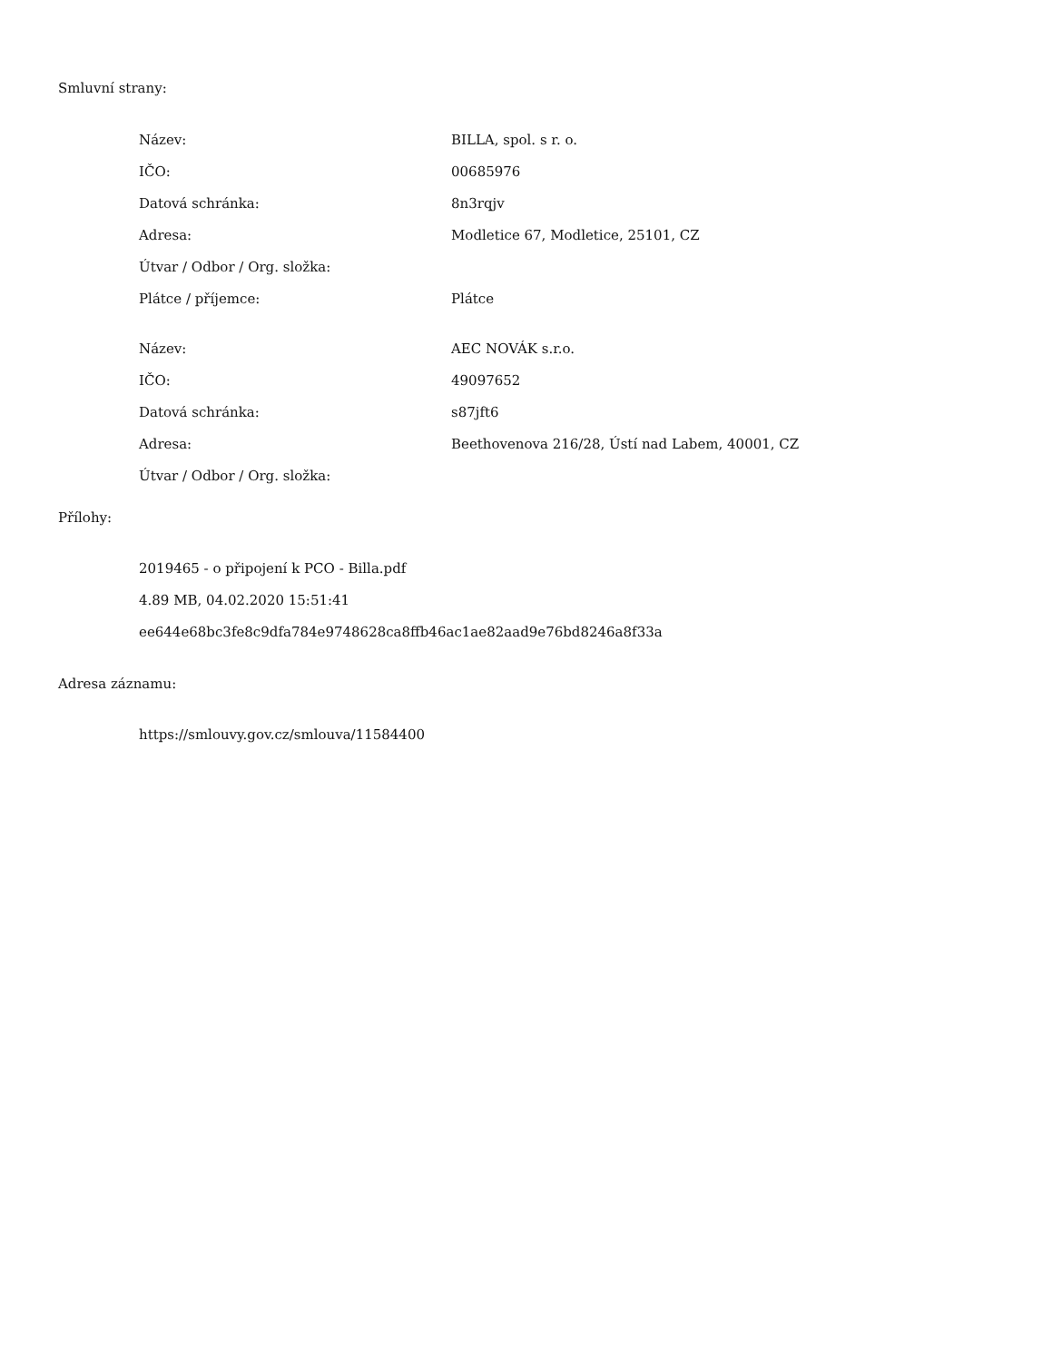Smluvní strany:
| Název: | BILLA, spol. s r. o. |
| IČO: | 00685976 |
| Datová schránka: | 8n3rqjv |
| Adresa: | Modletice 67, Modletice, 25101, CZ |
| Útvar / Odbor / Org. složka: | |
| Plátce / příjemce: | Plátce |
| Název: | AEC NOVÁK s.r.o. |
| IČO: | 49097652 |
| Datová schránka: | s87jft6 |
| Adresa: | Beethovenova 216/28, Ústí nad Labem, 40001, CZ |
| Útvar / Odbor / Org. složka: | |
Přílohy:
2019465 - o připojení k PCO - Billa.pdf
4.89 MB, 04.02.2020 15:51:41
ee644e68bc3fe8c9dfa784e9748628ca8ffb46ac1ae82aad9e76bd8246a8f33a
Adresa záznamu:
https://smlouvy.gov.cz/smlouva/11584400